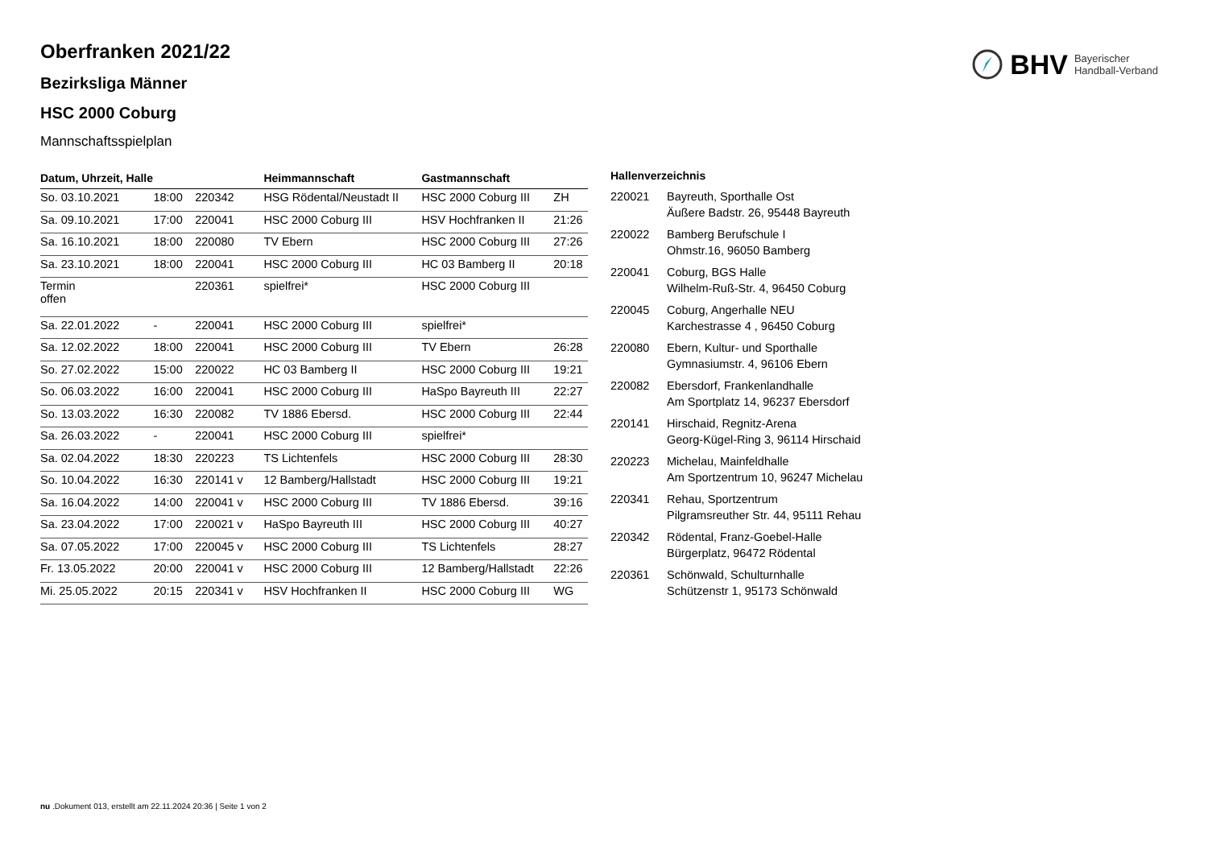BHV Bayerischer
Handball-Verband
Oberfranken 2021/22
Bezirksliga Männer
HSC 2000 Coburg
Mannschaftsspielplan
| Datum, Uhrzeit, Halle | | | Heimmannschaft | Gastmannschaft | |
| --- | --- | --- | --- | --- | --- |
| So. 03.10.2021 | 18:00 | 220342 | HSG Rödental/Neustadt II | HSC 2000 Coburg III | ZH |
| Sa. 09.10.2021 | 17:00 | 220041 | HSC 2000 Coburg III | HSV Hochfranken II | 21:26 |
| Sa. 16.10.2021 | 18:00 | 220080 | TV Ebern | HSC 2000 Coburg III | 27:26 |
| Sa. 23.10.2021 | 18:00 | 220041 | HSC 2000 Coburg III | HC 03 Bamberg II | 20:18 |
| Termin offen | | 220361 | spielfrei* | HSC 2000 Coburg III | |
| Sa. 22.01.2022 | - | 220041 | HSC 2000 Coburg III | spielfrei* | |
| Sa. 12.02.2022 | 18:00 | 220041 | HSC 2000 Coburg III | TV Ebern | 26:28 |
| So. 27.02.2022 | 15:00 | 220022 | HC 03 Bamberg II | HSC 2000 Coburg III | 19:21 |
| So. 06.03.2022 | 16:00 | 220041 | HSC 2000 Coburg III | HaSpo Bayreuth III | 22:27 |
| So. 13.03.2022 | 16:30 | 220082 | TV 1886 Ebersd. | HSC 2000 Coburg III | 22:44 |
| Sa. 26.03.2022 | - | 220041 | HSC 2000 Coburg III | spielfrei* | |
| Sa. 02.04.2022 | 18:30 | 220223 | TS Lichtenfels | HSC 2000 Coburg III | 28:30 |
| So. 10.04.2022 | 16:30 | 220141 v | 12 Bamberg/Hallstadt | HSC 2000 Coburg III | 19:21 |
| Sa. 16.04.2022 | 14:00 | 220041 v | HSC 2000 Coburg III | TV 1886 Ebersd. | 39:16 |
| Sa. 23.04.2022 | 17:00 | 220021 v | HaSpo Bayreuth III | HSC 2000 Coburg III | 40:27 |
| Sa. 07.05.2022 | 17:00 | 220045 v | HSC 2000 Coburg III | TS Lichtenfels | 28:27 |
| Fr. 13.05.2022 | 20:00 | 220041 v | HSC 2000 Coburg III | 12 Bamberg/Hallstadt | 22:26 |
| Mi. 25.05.2022 | 20:15 | 220341 v | HSV Hochfranken II | HSC 2000 Coburg III | WG |
| Hallenverzeichnis | |
| --- | --- |
| 220021 | Bayreuth, Sporthalle Ost Äußere Badstr. 26, 95448 Bayreuth |
| 220022 | Bamberg Berufschule I Ohmstr.16, 96050 Bamberg |
| 220041 | Coburg, BGS Halle Wilhelm-Ruß-Str. 4, 96450 Coburg |
| 220045 | Coburg, Angerhalle NEU Karchestrasse 4 , 96450 Coburg |
| 220080 | Ebern, Kultur- und Sporthalle Gymnasiumstr. 4, 96106 Ebern |
| 220082 | Ebersdorf, Frankenlandhalle Am Sportplatz 14, 96237 Ebersdorf |
| 220141 | Hirschaid, Regnitz-Arena Georg-Kügel-Ring 3, 96114 Hirschaid |
| 220223 | Michelau, Mainfeldhalle Am Sportzentrum 10, 96247 Michelau |
| 220341 | Rehau, Sportzentrum Pilgramsreuther Str. 44, 95111 Rehau |
| 220342 | Rödental, Franz-Goebel-Halle Bürgerplatz, 96472 Rödental |
| 220361 | Schönwald, Schulturnhalle Schützenstr 1, 95173 Schönwald |
nu .Dokument 013, erstellt am 22.11.2024 20:36 | Seite 1 von 2